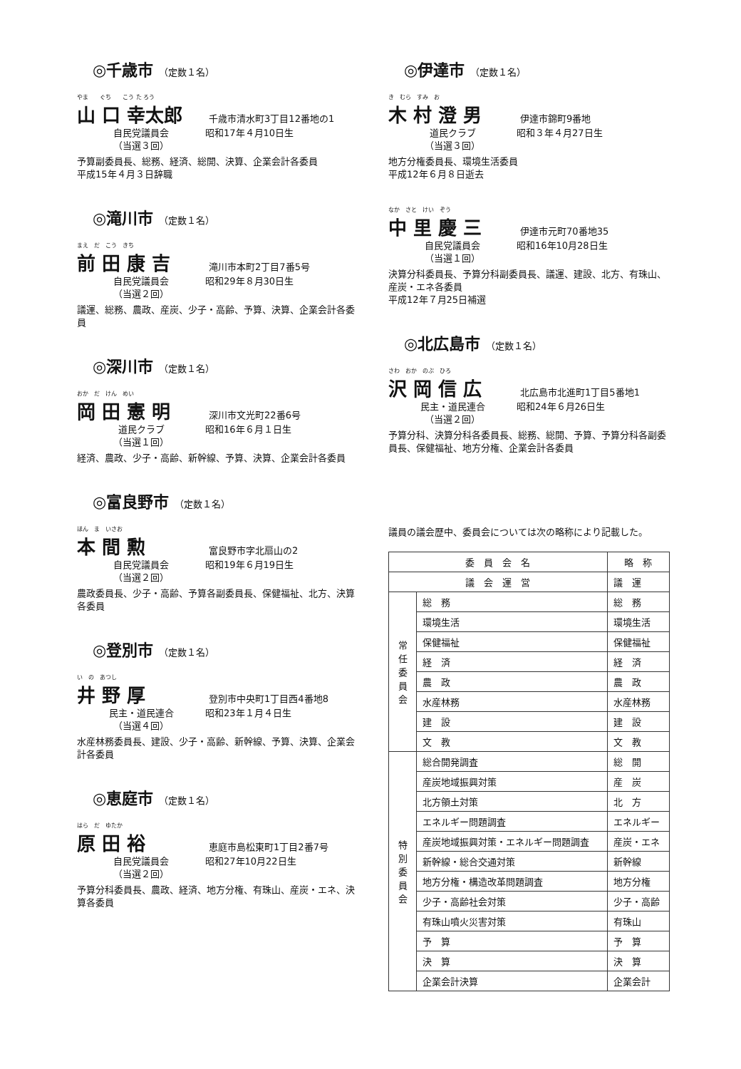◎千歳市 （定数１名）
やま　　ぐち　　こう た ろう
山 口 幸太郎 千歳市清水町3丁目12番地の1
自民党議員会 昭和17年４月10日生
（当選３回）
予算副委員長、総務、経済、総開、決算、企業会計各委員
平成15年４月３日辞職
◎滝川市 （定数１名）
まえ　だ　こう　きち
前 田 康 吉 滝川市本町2丁目7番5号
自民党議員会 昭和29年８月30日生
（当選２回）
議運、総務、農政、産炭、少子・高齢、予算、決算、企業会計各委員
◎深川市 （定数１名）
おか　だ　けん　めい
岡 田 憲 明 深川市文光町22番6号
道民クラブ 昭和16年６月１日生
（当選１回）
経済、農政、少子・高齢、新幹線、予算、決算、企業会計各委員
◎富良野市 （定数１名）
ほん　ま　いさお
本 間 勲 富良野市字北扇山の2
自民党議員会 昭和19年６月19日生
（当選２回）
農政委員長、少子・高齢、予算各副委員長、保健福祉、北方、決算各委員
◎登別市 （定数１名）
い　の　あつし
井 野 厚 登別市中央町1丁目西4番地8
民主・道民連合 昭和23年１月４日生
（当選４回）
水産林務委員長、建設、少子・高齢、新幹線、予算、決算、企業会計各委員
◎恵庭市 （定数１名）
はら　だ　ゆたか
原 田 裕 恵庭市島松東町1丁目2番7号
自民党議員会 昭和27年10月22日生
（当選２回）
予算分科委員長、農政、経済、地方分権、有珠山、産炭・エネ、決算各委員
◎伊達市 （定数１名）
き　むら　すみ　お
木 村 澄 男 伊達市錦町9番地
道民クラブ 昭和３年４月27日生
（当選３回）
地方分権委員長、環境生活委員
平成12年６月８日逝去
なか　さと　けい　ぞう
中 里 慶 三 伊達市元町70番地35
自民党議員会 昭和16年10月28日生
（当選１回）
決算分科委員長、予算分科副委員長、議運、建設、北方、有珠山、産炭・エネ各委員
平成12年７月25日補選
◎北広島市 （定数１名）
さわ　おか　のぶ　ひろ
沢 岡 信 広 北広島市北進町1丁目5番地1
民主・道民連合 昭和24年６月26日生
（当選２回）
予算分科、決算分科各委員長、総務、総開、予算、予算分科各副委員長、保健福祉、地方分権、企業会計各委員
議員の議会歴中、委員会については次の略称により記載した。
| 委 員 会 名 | | 略 称 |
| --- | --- | --- |
| 議 会 運 営 | | 議 運 |
| 常 任 委 員 会 | 総 務 | 総 務 |
| | 環境生活 | 環境生活 |
| | 保健福祉 | 保健福祉 |
| | 経 済 | 経 済 |
| | 農 政 | 農 政 |
| | 水産林務 | 水産林務 |
| | 建 設 | 建 設 |
| | 文 教 | 文 教 |
| 特 別 委 員 会 | 総合開発調査 | 総 開 |
| | 産炭地域振興対策 | 産 炭 |
| | 北方領土対策 | 北 方 |
| | エネルギー問題調査 | エネルギー |
| | 産炭地域振興対策・エネルギー問題調査 | 産炭・エネ |
| | 新幹線・総合交通対策 | 新幹線 |
| | 地方分権・構造改革問題調査 | 地方分権 |
| | 少子・高齢社会対策 | 少子・高齢 |
| | 有珠山噴火災害対策 | 有珠山 |
| | 予 算 | 予 算 |
| | 決 算 | 決 算 |
| | 企業会計決算 | 企業会計 |